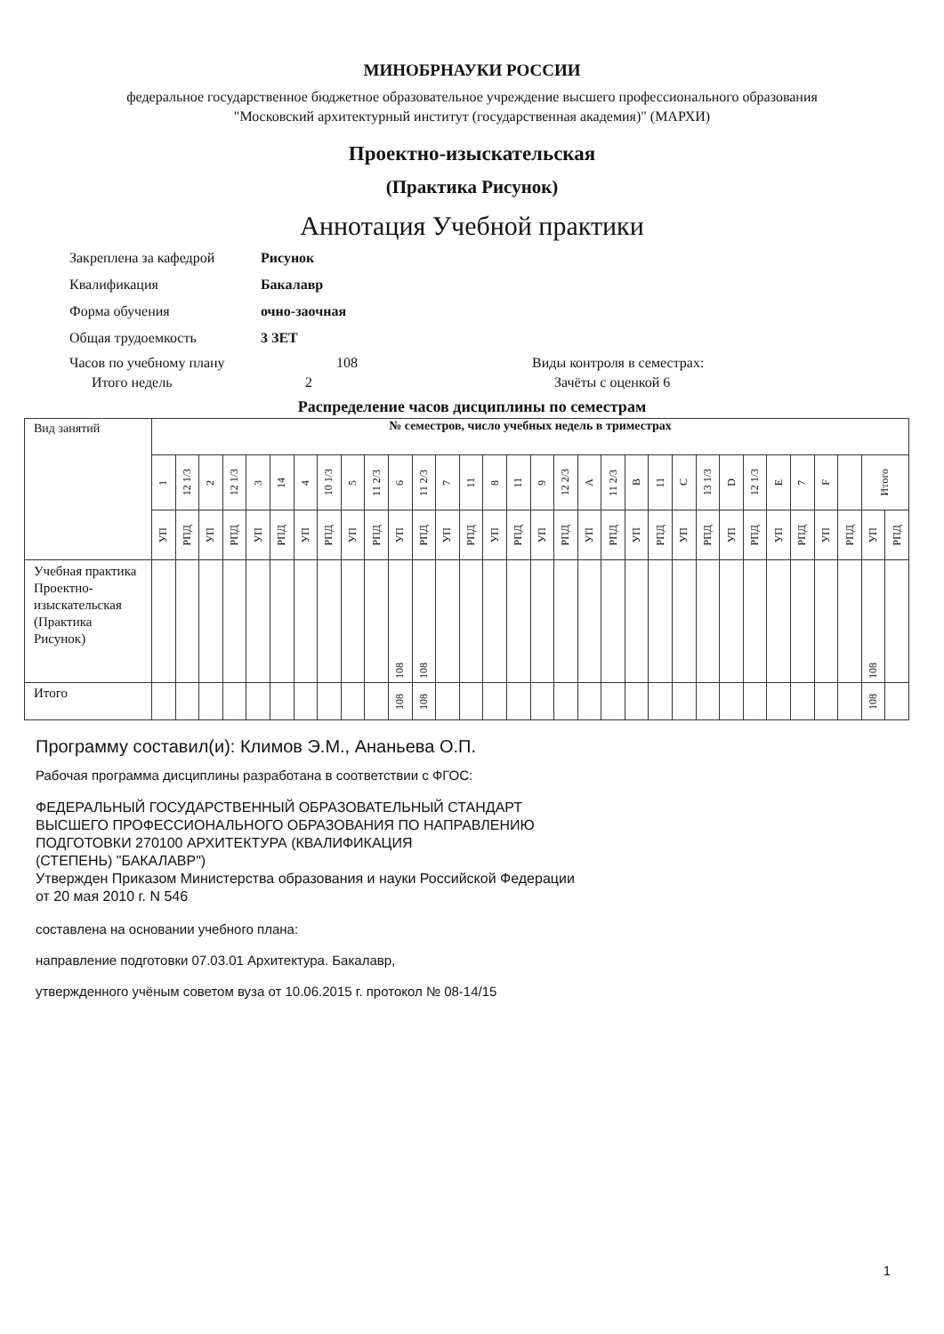МИНОБРНАУКИ РОССИИ
федеральное государственное бюджетное образовательное учреждение высшего профессионального образования
"Московский архитектурный институт (государственная академия)" (МАРХИ)
Проектно-изыскательская
(Практика Рисунок)
Аннотация Учебной практики
Закреплена за кафедрой Рисунок
Квалификация Бакалавр
Форма обучения очно-заочная
Общая трудоемкость 3 ЗЕТ
Часов по учебному плану 108 Виды контроля в семестрах:
Итого недель 2 Зачёты с оценкой 6
Распределение часов дисциплины по семестрам
| Вид занятий | № семестров, число учебных недель в триместрах | | | | | | | | | | | | | | | | | | | | | | | | | | | | | | | |
| | 1 | 12 1/3 | 2 | 12 1/3 | 3 | 14 | 4 | 10 1/3 | 5 | 11 2/3 | 6 | 11 2/3 | 7 | 11 | 8 | 11 | 9 | 12 2/3 | A | 11 2/3 | B | 11 | C | 13 1/3 | D | 12 1/3 | E | 7 | F | | Итого | |
| | УП | РПД | УП | РПД | УП | РПД | УП | РПД | УП | РПД | УП | РПД | УП | РПД | УП | РПД | УП | РПД | УП | РПД | УП | РПД | УП | РПД | УП | РПД | УП | РПД | УП | РПД | УП | РПД |
| Учебная практика Проектно-изыскательская (Практика Рисунок) | | | | | | | | | | | 108 | 108 | | | | | | | | | | | | | | | | | | | 108 | |
| Итого | | | | | | | | | | | 108 | 108 | | | | | | | | | | | | | | | | | | | 108 | |
Программу составил(и): Климов Э.М., Ананьева О.П.
Рабочая программа дисциплины разработана в соответствии с ФГОС:
ФЕДЕРАЛЬНЫЙ ГОСУДАРСТВЕННЫЙ ОБРАЗОВАТЕЛЬНЫЙ СТАНДАРТ
ВЫСШЕГО ПРОФЕССИОНАЛЬНОГО ОБРАЗОВАНИЯ ПО НАПРАВЛЕНИЮ
ПОДГОТОВКИ 270100 АРХИТЕКТУРА (КВАЛИФИКАЦИЯ
(СТЕПЕНЬ) "БАКАЛАВР")
Утвержден Приказом Министерства образования и науки Российской Федерации
от 20 мая 2010 г. N 546
составлена на основании учебного плана:
направление подготовки 07.03.01 Архитектура. Бакалавр,
утвержденного учёным советом вуза от 10.06.2015 г. протокол № 08-14/15
1